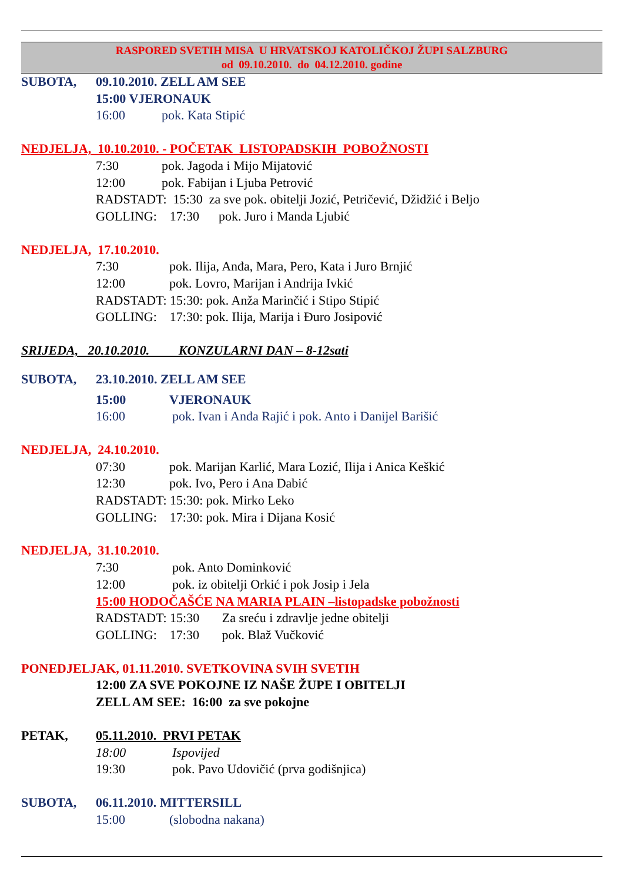RASPORED SVETIH MISA U HRVATSKOJ KATOLIČKOJ ŽUPI SALZBURG
od 09.10.2010. do 04.12.2010. godine
SUBOTA, 09.10.2010. ZELL AM SEE
15:00 VJERONAUK
16:00 pok. Kata Stipić
NEDJELJA, 10.10.2010. - POČETAK LISTOPADSKIH POBOŽNOSTI
7:30 pok. Jagoda i Mijo Mijatović
12:00 pok. Fabijan i Ljuba Petrović
RADSTADT: 15:30 za sve pok. obitelji Jozić, Petričević, Džidžić i Beljo
GOLLING: 17:30 pok. Juro i Manda Ljubić
NEDJELJA, 17.10.2010.
7:30 pok. Ilija, Anđa, Mara, Pero, Kata i Juro Brnjić
12:00 pok. Lovro, Marijan i Andrija Ivkić
RADSTADT: 15:30: pok. Anža Marinčić i Stipo Stipić
GOLLING: 17:30: pok. Ilija, Marija i Đuro Josipović
SRIJEDA, 20.10.2010. KONZULARNI DAN – 8-12sati
SUBOTA, 23.10.2010. ZELL AM SEE
15:00 VJERONAUK
16:00 pok. Ivan i Anđa Rajić i pok. Anto i Danijel Barišić
NEDJELJA, 24.10.2010.
07:30 pok. Marijan Karlić, Mara Lozić, Ilija i Anica Keškić
12:30 pok. Ivo, Pero i Ana Dabić
RADSTADT: 15:30: pok. Mirko Leko
GOLLING: 17:30: pok. Mira i Dijana Kosić
NEDJELJA, 31.10.2010.
7:30 pok. Anto Dominković
12:00 pok. iz obitelji Orkić i pok Josip i Jela
15:00 HODOČAŠĆE NA MARIA PLAIN –listopadske pobožnosti
RADSTADT: 15:30 Za sreću i zdravlje jedne obitelji
GOLLING: 17:30 pok. Blaž Vučković
PONEDJELJAK, 01.11.2010. SVETKOVINA SVIH SVETIH
12:00 ZA SVE POKOJNE IZ NAŠE ŽUPE I OBITELJI
ZELL AM SEE: 16:00 za sve pokojne
PETAK, 05.11.2010. PRVI PETAK
18:00 Ispovijed
19:30 pok. Pavo Udovičić (prva godišnjica)
SUBOTA, 06.11.2010. MITTERSILL
15:00 (slobodna nakana)